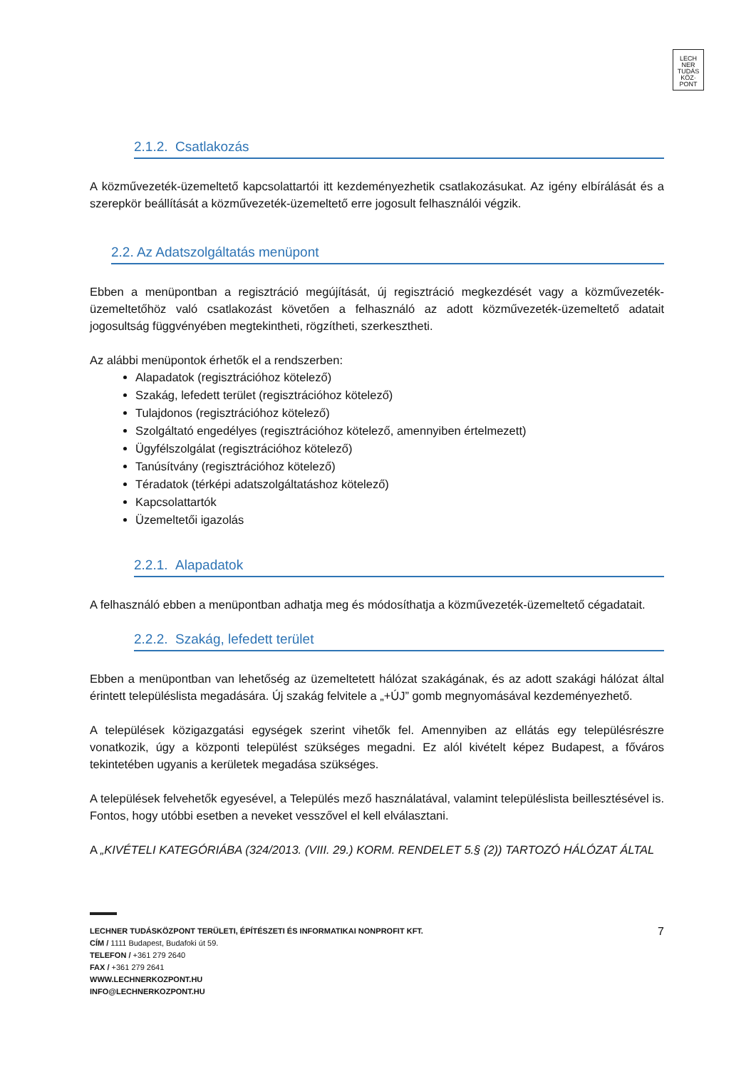LECH
NER
TUDÁS
KÖZ·
PONT
2.1.2. Csatlakozás
A közművezeték-üzemeltető kapcsolattartói itt kezdeményezhetik csatlakozásukat. Az igény elbírálását és a szerepkör beállítását a közművezeték-üzemeltető erre jogosult felhasználói végzik.
2.2. Az Adatszolgáltatás menüpont
Ebben a menüpontban a regisztráció megújítását, új regisztráció megkezdését vagy a közművezeték-üzemeltetőhöz való csatlakozást követően a felhasználó az adott közművezeték-üzemeltető adatait jogosultság függvényében megtekintheti, rögzítheti, szerkesztheti.
Az alábbi menüpontok érhetők el a rendszerben:
Alapadatok (regisztrációhoz kötelező)
Szakág, lefedett terület (regisztrációhoz kötelező)
Tulajdonos (regisztrációhoz kötelező)
Szolgáltató engedélyes (regisztrációhoz kötelező, amennyiben értelmezett)
Ügyfélszolgálat (regisztrációhoz kötelező)
Tanúsítvány (regisztrációhoz kötelező)
Téradatok (térképi adatszolgáltatáshoz kötelező)
Kapcsolattartók
Üzemeltetői igazolás
2.2.1. Alapadatok
A felhasználó ebben a menüpontban adhatja meg és módosíthatja a közművezeték-üzemeltető cégadatait.
2.2.2. Szakág, lefedett terület
Ebben a menüpontban van lehetőség az üzemeltetett hálózat szakágának, és az adott szakági hálózat által érintett településlista megadására. Új szakág felvitele a „+ÚJ” gomb megnyomásával kezdeményezhető.
A települések közigazgatási egységek szerint vihetők fel. Amennyiben az ellátás egy településrészre vonatkozik, úgy a központi települést szükséges megadni. Ez alól kivételt képez Budapest, a főváros tekintetében ugyanis a kerületek megadása szükséges.
A települések felvehetők egyesével, a Település mező használatával, valamint településlista beillesztésével is. Fontos, hogy utóbbi esetben a neveket vesszővel el kell elválasztani.
A „KIVÉTELI KATEGÓRIÁBA (324/2013. (VIII. 29.) KORM. RENDELET 5.§ (2)) TARTOZÓ HÁLÓZAT ÁLTAL
LECHNER TUDÁSKÖZPONT TERÜLETI, ÉPÍTÉSZETI ÉS INFORMATIKAI NONPROFIT KFT. 7
CÍM / 1111 Budapest, Budafoki út 59.
TELEFON / +361 279 2640
FAX / +361 279 2641
WWW.LECHNERKOZPONT.HU
INFO@LECHNERKOZPONT.HU